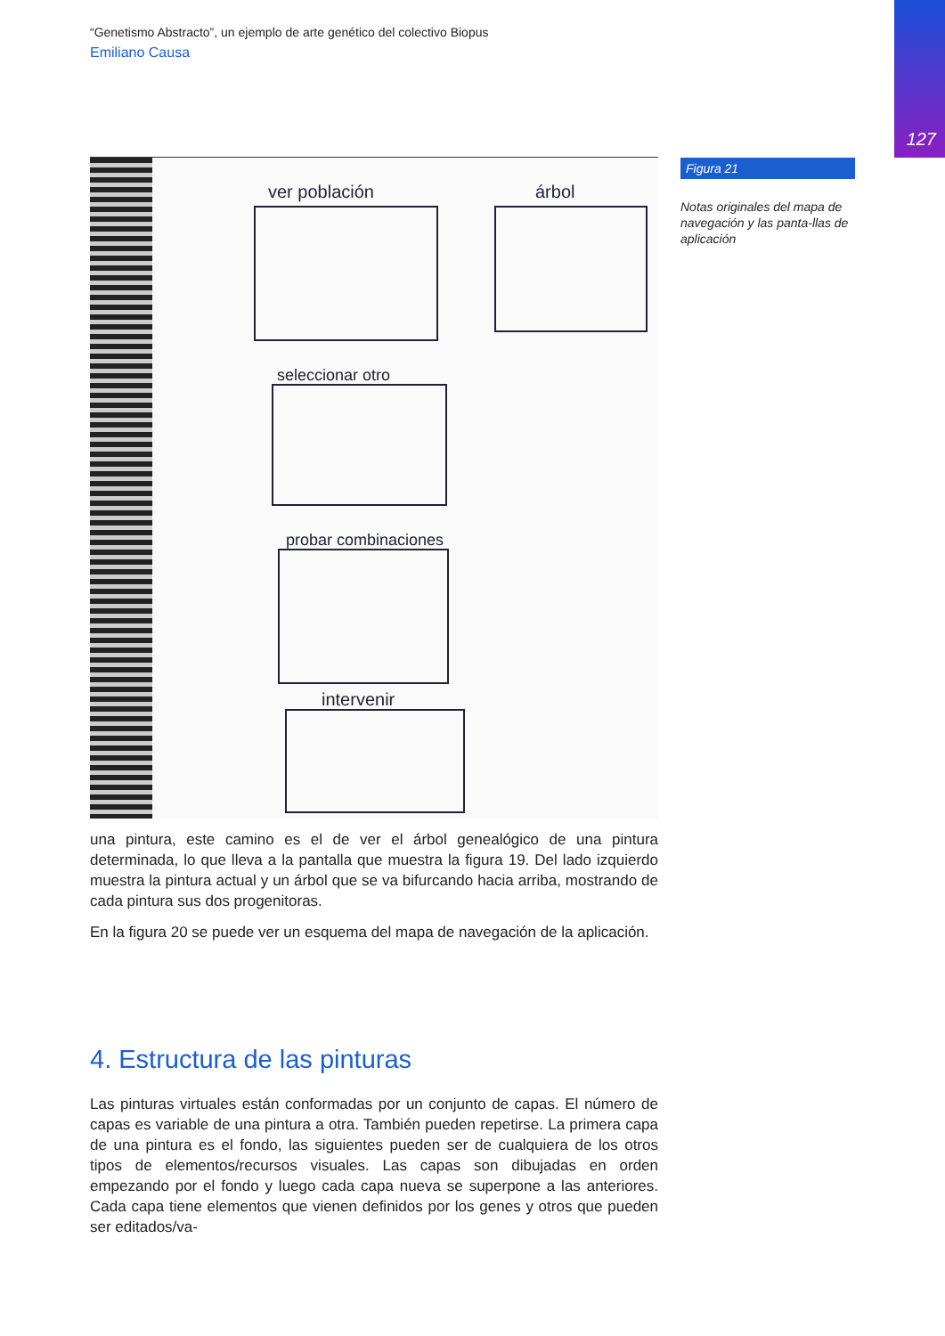127
“Genetismo Abstracto”, un ejemplo de arte genético del colectivo Biopus
Emiliano Causa
ver población
árbol
seleccionar otro
probar combinaciones
intervenir
una pintura, este camino es el de ver el árbol genealógico de una pintura determinada, lo que lleva a la pantalla que muestra la figura 19. Del lado izquierdo muestra la pintura actual y un árbol que se va bifurcando hacia arriba, mostrando de cada pintura sus dos progenitoras.
En la figura 20 se puede ver un esquema del mapa de navegación de la aplicación.
4. Estructura de las pinturas
Las pinturas virtuales están conformadas por un conjunto de capas. El número de capas es variable de una pintura a otra. También pueden repetirse. La primera capa de una pintura es el fondo, las siguientes pueden ser de cualquiera de los otros tipos de elementos/recursos visuales. Las capas son dibujadas en orden empezando por el fondo y luego cada capa nueva se superpone a las anteriores. Cada capa tiene elementos que vienen definidos por los genes y otros que pueden ser editados/va-
Figura 21
Notas originales del mapa de navegación y las panta-llas de aplicación